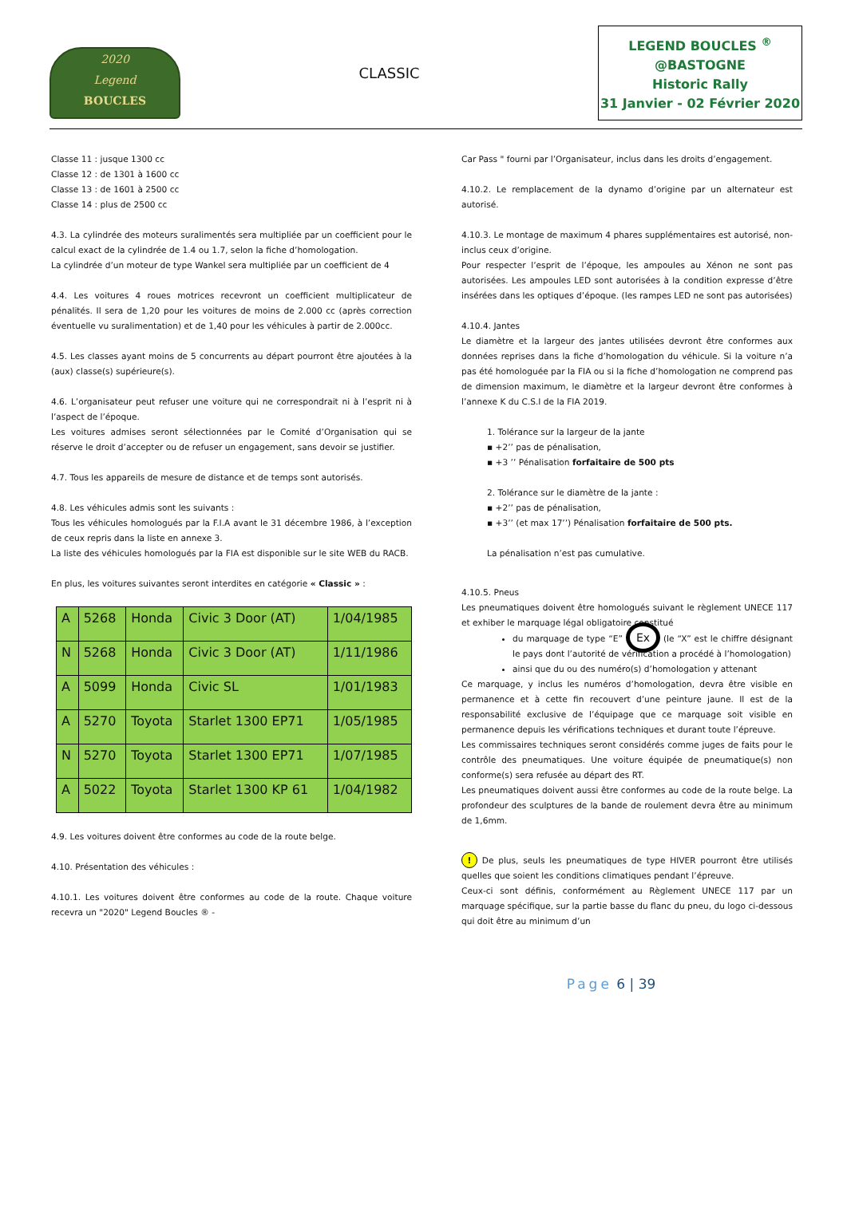2020
Legend
BOUCLES
CLASSIC
LEGEND BOUCLES <sup>®</sup>
@BASTOGNE
Historic Rally
31 Janvier - 02 Février 2020
Classe 11 : jusque 1300 cc
Classe 12 : de 1301 à 1600 cc
Classe 13 : de 1601 à 2500 cc
Classe 14 : plus de 2500 cc
4.3. La cylindrée des moteurs suralimentés sera multipliée par un coefficient pour le calcul exact de la cylindrée de 1.4 ou 1.7, selon la fiche d’homologation.
La cylindrée d’un moteur de type Wankel sera multipliée par un coefficient de 4
4.4. Les voitures 4 roues motrices recevront un coefficient multiplicateur de pénalités. Il sera de 1,20 pour les voitures de moins de 2.000 cc (après correction éventuelle vu suralimentation) et de 1,40 pour les véhicules à partir de 2.000cc.
4.5. Les classes ayant moins de 5 concurrents au départ pourront être ajoutées à la (aux) classe(s) supérieure(s).
4.6. L’organisateur peut refuser une voiture qui ne correspondrait ni à l’esprit ni à l’aspect de l’époque.
Les voitures admises seront sélectionnées par le Comité d’Organisation qui se réserve le droit d’accepter ou de refuser un engagement, sans devoir se justifier.
4.7. Tous les appareils de mesure de distance et de temps sont autorisés.
4.8. Les véhicules admis sont les suivants :
Tous les véhicules homologués par la F.I.A avant le 31 décembre 1986, à l’exception de ceux repris dans la liste en annexe 3.
La liste des véhicules homologués par la FIA est disponible sur le site WEB du RACB.
En plus, les voitures suivantes seront interdites en catégorie « Classic » :
| A | 5268 | Honda | Civic 3 Door (AT) | 1/04/1985 |
| N | 5268 | Honda | Civic 3 Door (AT) | 1/11/1986 |
| A | 5099 | Honda | Civic SL | 1/01/1983 |
| A | 5270 | Toyota | Starlet 1300 EP71 | 1/05/1985 |
| N | 5270 | Toyota | Starlet 1300 EP71 | 1/07/1985 |
| A | 5022 | Toyota | Starlet 1300 KP 61 | 1/04/1982 |
4.9. Les voitures doivent être conformes au code de la route belge.
4.10. Présentation des véhicules :
4.10.1. Les voitures doivent être conformes au code de la route. Chaque voiture recevra un "2020" Legend Boucles ® -
Car Pass " fourni par l’Organisateur, inclus dans les droits d’engagement.
4.10.2. Le remplacement de la dynamo d’origine par un alternateur est autorisé.
4.10.3. Le montage de maximum 4 phares supplémentaires est autorisé, non-inclus ceux d’origine.
Pour respecter l’esprit de l’époque, les ampoules au Xénon ne sont pas autorisées. Les ampoules LED sont autorisées à la condition expresse d’être insérées dans les optiques d’époque. (les rampes LED ne sont pas autorisées)
4.10.4. Jantes
Le diamètre et la largeur des jantes utilisées devront être conformes aux données reprises dans la fiche d’homologation du véhicule. Si la voiture n’a pas été homologuée par la FIA ou si la fiche d’homologation ne comprend pas de dimension maximum, le diamètre et la largeur devront être conformes à l’annexe K du C.S.I de la FIA 2019.
1. Tolérance sur la largeur de la jante
▪ +2’’ pas de pénalisation,
▪ +3 ’’ Pénalisation forfaitaire de 500 pts
2. Tolérance sur le diamètre de la jante :
▪ +2’’ pas de pénalisation,
▪ +3’’ (et max 17’’) Pénalisation forfaitaire de 500 pts.
La pénalisation n’est pas cumulative.
4.10.5. Pneus
Les pneumatiques doivent être homologués suivant le règlement UNECE 117 et exhiber le marquage légal obligatoire constitué
du marquage de type “E” Ex (le “X” est le chiffre désignant le pays dont l’autorité de vérification a procédé à l’homologation)
ainsi que du ou des numéro(s) d’homologation y attenant
Ce marquage, y inclus les numéros d’homologation, devra être visible en permanence et à cette fin recouvert d’une peinture jaune. Il est de la responsabilité exclusive de l’équipage que ce marquage soit visible en permanence depuis les vérifications techniques et durant toute l’épreuve.
Les commissaires techniques seront considérés comme juges de faits pour le contrôle des pneumatiques. Une voiture équipée de pneumatique(s) non conforme(s) sera refusée au départ des RT.
Les pneumatiques doivent aussi être conformes au code de la route belge. La profondeur des sculptures de la bande de roulement devra être au minimum de 1,6mm.
! De plus, seuls les pneumatiques de type HIVER pourront être utilisés quelles que soient les conditions climatiques pendant l’épreuve.
Ceux-ci sont définis, conformément au Règlement UNECE 117 par un marquage spécifique, sur la partie basse du flanc du pneu, du logo ci-dessous qui doit être au minimum d’un
Page 6 | 39